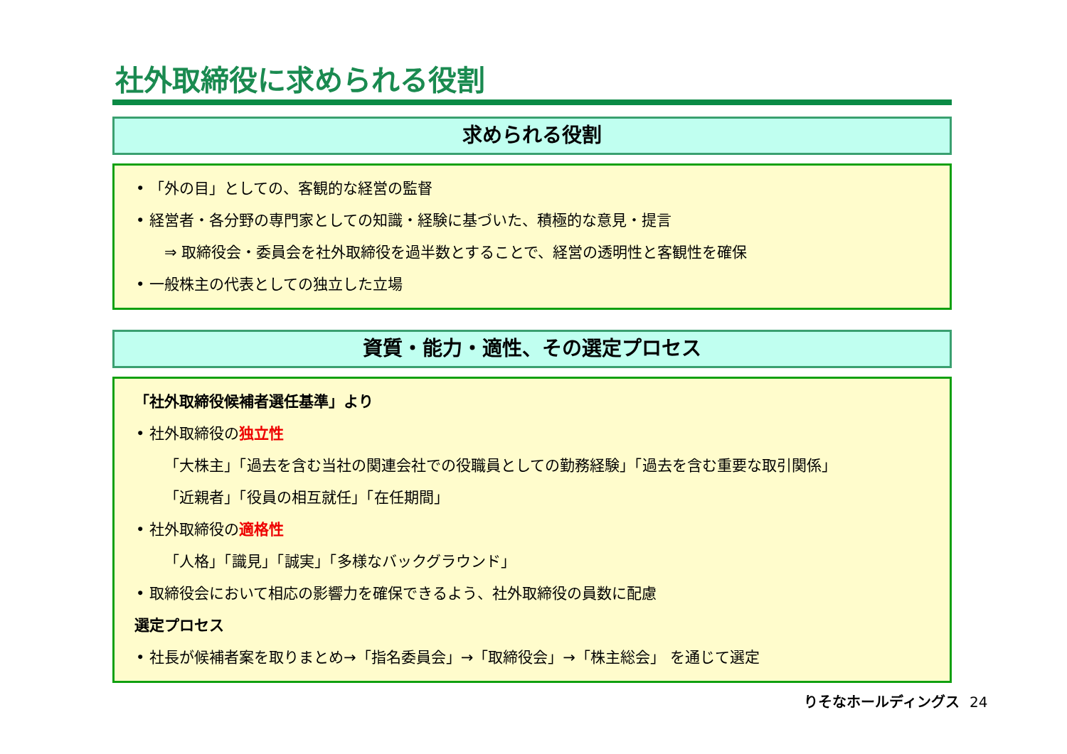社外取締役に求められる役割
求められる役割
• 「外の目」としての、客観的な経営の監督
• 経営者・各分野の専門家としての知識・経験に基づいた、積極的な意見・提言
⇒ 取締役会・委員会を社外取締役を過半数とすることで、経営の透明性と客観性を確保
• 一般株主の代表としての独立した立場
資質・能力・適性、その選定プロセス
「社外取締役候補者選任基準」より
• 社外取締役の独立性
「大株主」「過去を含む当社の関連会社での役職員としての勤務経験」「過去を含む重要な取引関係」
「近親者」「役員の相互就任」「在任期間」
• 社外取締役の適格性
「人格」「識見」「誠実」「多様なバックグラウンド」
• 取締役会において相応の影響力を確保できるよう、社外取締役の員数に配慮
選定プロセス
• 社長が候補者案を取りまとめ→「指名委員会」→「取締役会」→「株主総会」 を通じて選定
りそなホールディングス 24